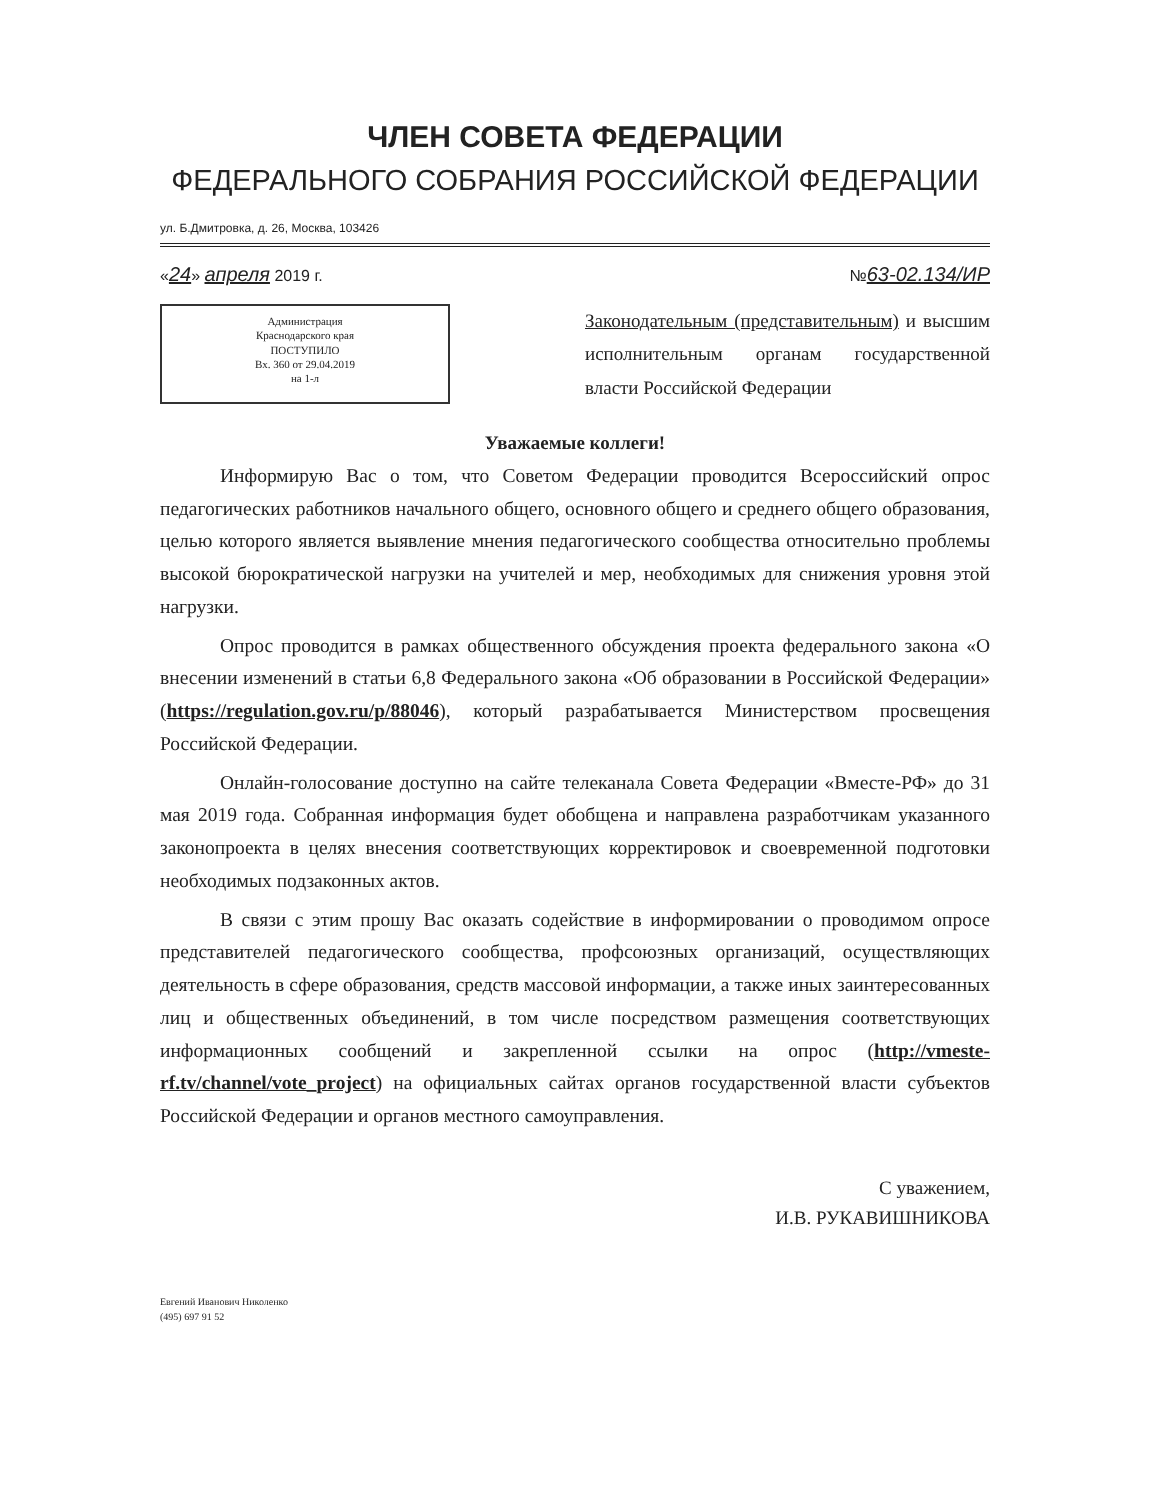ЧЛЕН СОВЕТА ФЕДЕРАЦИИ
ФЕДЕРАЛЬНОГО СОБРАНИЯ РОССИЙСКОЙ ФЕДЕРАЦИИ
ул. Б.Дмитровка, д. 26, Москва, 103426
«24» апреля 2019 г. №63-02.134/ИР
Администрация
Краснодарского края
ПОСТУПИЛО
Вх. 360 от 29.04.2019
на 1-л
Законодательным (представительным) и высшим исполнительным органам государственной власти Российской Федерации
Уважаемые коллеги!
Информирую Вас о том, что Советом Федерации проводится Всероссийский опрос педагогических работников начального общего, основного общего и среднего общего образования, целью которого является выявление мнения педагогического сообщества относительно проблемы высокой бюрократической нагрузки на учителей и мер, необходимых для снижения уровня этой нагрузки.
Опрос проводится в рамках общественного обсуждения проекта федерального закона «О внесении изменений в статьи 6,8 Федерального закона «Об образовании в Российской Федерации» (https://regulation.gov.ru/p/88046), который разрабатывается Министерством просвещения Российской Федерации.
Онлайн-голосование доступно на сайте телеканала Совета Федерации «Вместе-РФ» до 31 мая 2019 года. Собранная информация будет обобщена и направлена разработчикам указанного законопроекта в целях внесения соответствующих корректировок и своевременной подготовки необходимых подзаконных актов.
В связи с этим прошу Вас оказать содействие в информировании о проводимом опросе представителей педагогического сообщества, профсоюзных организаций, осуществляющих деятельность в сфере образования, средств массовой информации, а также иных заинтересованных лиц и общественных объединений, в том числе посредством размещения соответствующих информационных сообщений и закрепленной ссылки на опрос (http://vmeste-rf.tv/channel/vote_project) на официальных сайтах органов государственной власти субъектов Российской Федерации и органов местного самоуправления.
С уважением,
И.В. РУКАВИШНИКОВА
Евгений Иванович Николенко
(495) 697 91 52